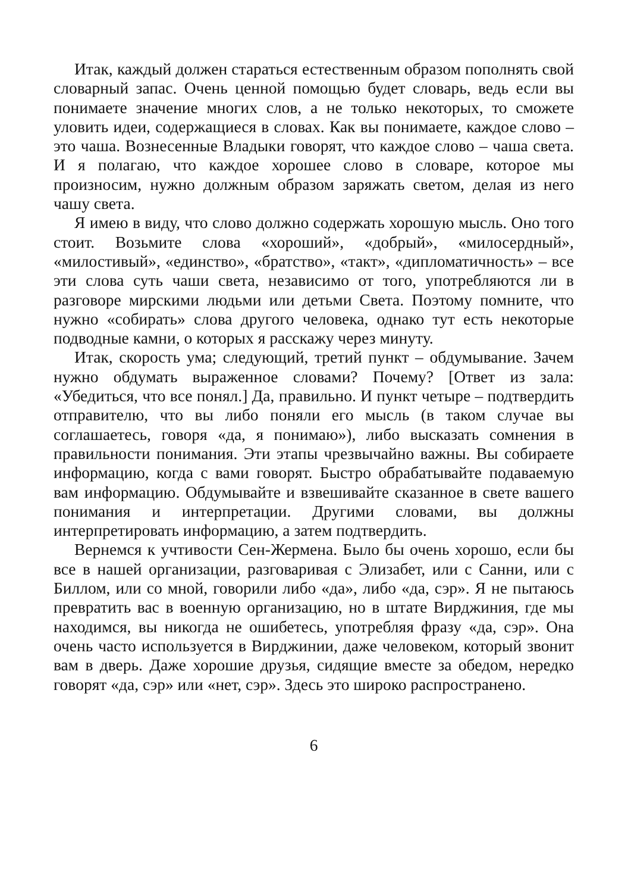Итак, каждый должен стараться естественным образом пополнять свой словарный запас. Очень ценной помощью будет словарь, ведь если вы понимаете значение многих слов, а не только некоторых, то сможете уловить идеи, содержащиеся в словах. Как вы понимаете, каждое слово – это чаша. Вознесенные Владыки говорят, что каждое слово – чаша света. И я полагаю, что каждое хорошее слово в словаре, которое мы произносим, нужно должным образом заряжать светом, делая из него чашу света.
Я имею в виду, что слово должно содержать хорошую мысль. Оно того стоит. Возьмите слова «хороший», «добрый», «милосердный», «милостивый», «единство», «братство», «такт», «дипломатичность» – все эти слова суть чаши света, независимо от того, употребляются ли в разговоре мирскими людьми или детьми Света. Поэтому помните, что нужно «собирать» слова другого человека, однако тут есть некоторые подводные камни, о которых я расскажу через минуту.
Итак, скорость ума; следующий, третий пункт – обдумывание. Зачем нужно обдумать выраженное словами? Почему? [Ответ из зала: «Убедиться, что все понял.] Да, правильно. И пункт четыре – подтвердить отправителю, что вы либо поняли его мысль (в таком случае вы соглашаетесь, говоря «да, я понимаю»), либо высказать сомнения в правильности понимания. Эти этапы чрезвычайно важны. Вы собираете информацию, когда с вами говорят. Быстро обрабатывайте подаваемую вам информацию. Обдумывайте и взвешивайте сказанное в свете вашего понимания и интерпретации. Другими словами, вы должны интерпретировать информацию, а затем подтвердить.
Вернемся к учтивости Сен-Жермена. Было бы очень хорошо, если бы все в нашей организации, разговаривая с Элизабет, или с Санни, или с Биллом, или со мной, говорили либо «да», либо «да, сэр». Я не пытаюсь превратить вас в военную организацию, но в штате Вирджиния, где мы находимся, вы никогда не ошибетесь, употребляя фразу «да, сэр». Она очень часто используется в Вирджинии, даже человеком, который звонит вам в дверь. Даже хорошие друзья, сидящие вместе за обедом, нередко говорят «да, сэр» или «нет, сэр». Здесь это широко распространено.
6